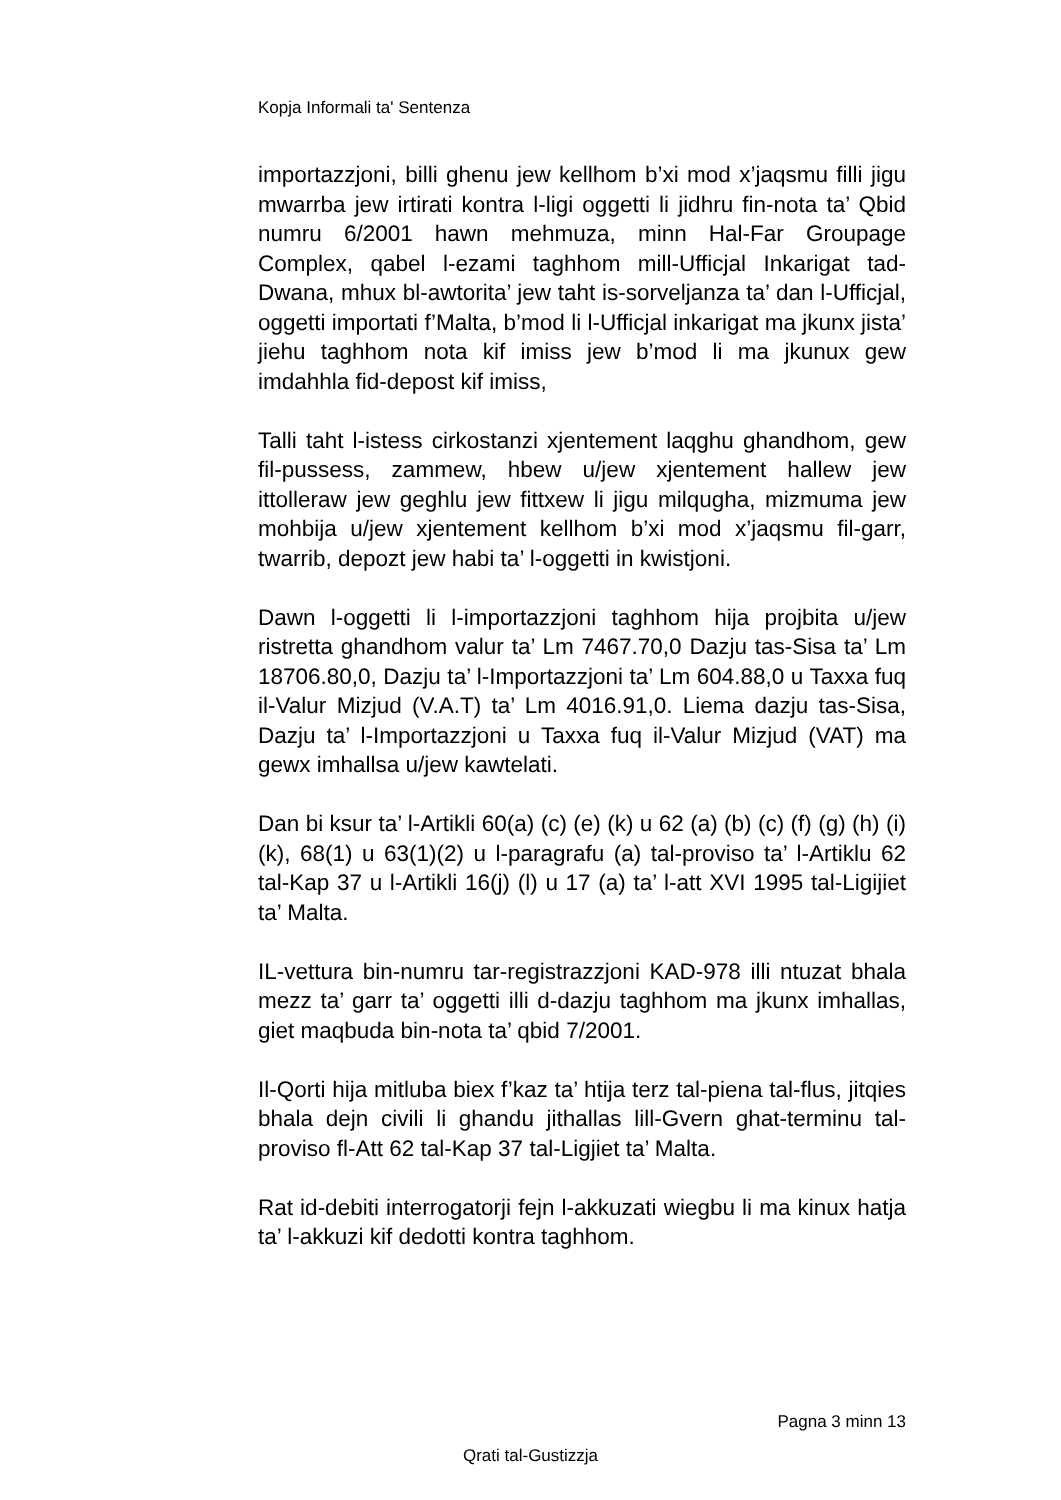Kopja Informali ta' Sentenza
importazzjoni, billi ghenu jew kellhom b’xi mod x’jaqsmu filli jigu mwarrba jew irtirati kontra l-ligi oggetti li jidhru fin-nota ta’ Qbid numru 6/2001 hawn mehmuza, minn Hal-Far Groupage Complex, qabel l-ezami taghhom mill-Ufficjal Inkarigat tad-Dwana, mhux bl-awtorita’ jew taht is-sorveljanza ta’ dan l-Ufficjal, oggetti importati f’Malta, b’mod li l-Ufficjal inkarigat ma jkunx jista’ jiehu taghhom nota kif imiss jew b’mod li ma jkunux gew imdahhla fid-depost kif imiss,
Talli taht l-istess cirkostanzi xjentement laqghu ghandhom, gew fil-pussess, zammew, hbew u/jew xjentement hallew jew ittolleraw jew geghlu jew fittxew li jigu milqugha, mizmuma jew mohbija u/jew xjentement kellhom b’xi mod x’jaqsmu fil-garr, twarrib, depozt jew habi ta’ l-oggetti in kwistjoni.
Dawn l-oggetti li l-importazzjoni taghhom hija projbita u/jew ristretta ghandhom valur ta’ Lm 7467.70,0 Dazju tas-Sisa ta’ Lm 18706.80,0, Dazju ta’ l-Importazzjoni ta’ Lm 604.88,0 u Taxxa fuq il-Valur Mizjud (V.A.T) ta’ Lm 4016.91,0. Liema dazju tas-Sisa, Dazju ta’ l-Importazzjoni u Taxxa fuq il-Valur Mizjud (VAT) ma gewx imhallsa u/jew kawtelati.
Dan bi ksur ta’ l-Artikli 60(a) (c) (e) (k) u 62 (a) (b) (c) (f) (g) (h) (i) (k), 68(1) u 63(1)(2) u l-paragrafu (a) tal-proviso ta’ l-Artiklu 62 tal-Kap 37 u l-Artikli 16(j) (l) u 17 (a) ta’ l-att XVI 1995 tal-Ligijiet ta’ Malta.
IL-vettura bin-numru tar-registrazzjoni KAD-978 illi ntuzat bhala mezz ta’ garr ta’ oggetti illi d-dazju taghhom ma jkunx imhallas, giet maqbuda bin-nota ta’ qbid 7/2001.
Il-Qorti hija mitluba biex f’kaz ta’ htija terz tal-piena tal-flus, jitqies bhala dejn civili li ghandu jithallas lill-Gvern ghat-terminu tal-proviso fl-Att 62 tal-Kap 37 tal-Ligjiet ta’ Malta.
Rat id-debiti interrogatorji fejn l-akkuzati wiegbu li ma kinux hatja ta’ l-akkuzi kif dedotti kontra taghhom.
Pagna 3 minn 13
Qrati tal-Gustizzja